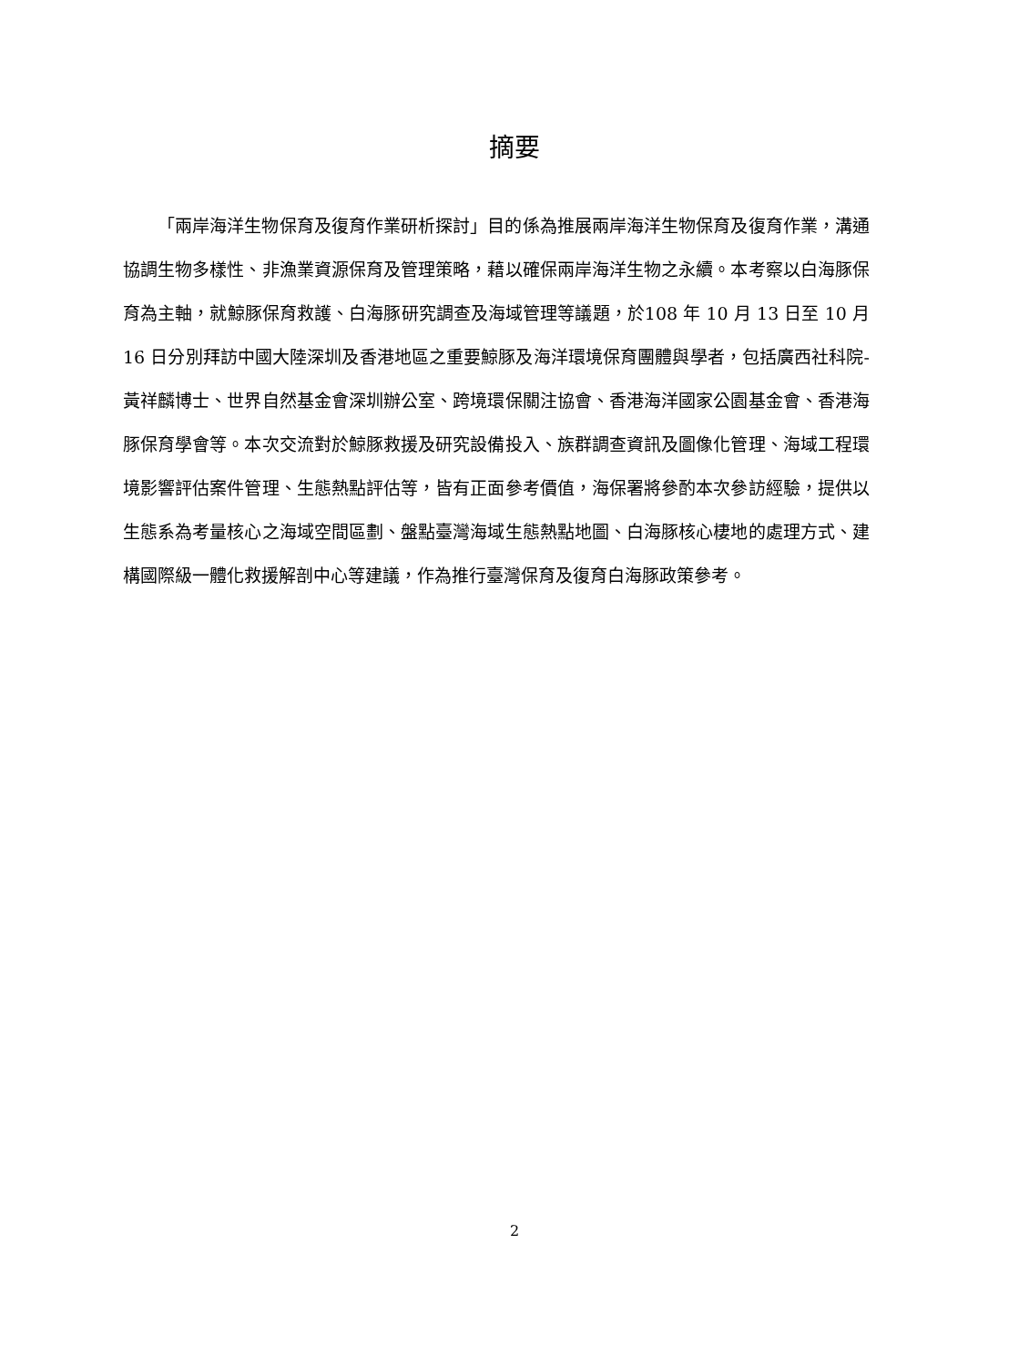摘要
「兩岸海洋生物保育及復育作業研析探討」目的係為推展兩岸海洋生物保育及復育作業，溝通協調生物多樣性、非漁業資源保育及管理策略，藉以確保兩岸海洋生物之永續。本考察以白海豚保育為主軸，就鯨豚保育救護、白海豚研究調查及海域管理等議題，於108 年 10 月 13 日至 10 月 16 日分別拜訪中國大陸深圳及香港地區之重要鯨豚及海洋環境保育團體與學者，包括廣西社科院-黃祥麟博士、世界自然基金會深圳辦公室、跨境環保關注協會、香港海洋國家公園基金會、香港海豚保育學會等。本次交流對於鯨豚救援及研究設備投入、族群調查資訊及圖像化管理、海域工程環境影響評估案件管理、生態熱點評估等，皆有正面參考價值，海保署將參酌本次參訪經驗，提供以生態系為考量核心之海域空間區劃、盤點臺灣海域生態熱點地圖、白海豚核心棲地的處理方式、建構國際級一體化救援解剖中心等建議，作為推行臺灣保育及復育白海豚政策參考。
2